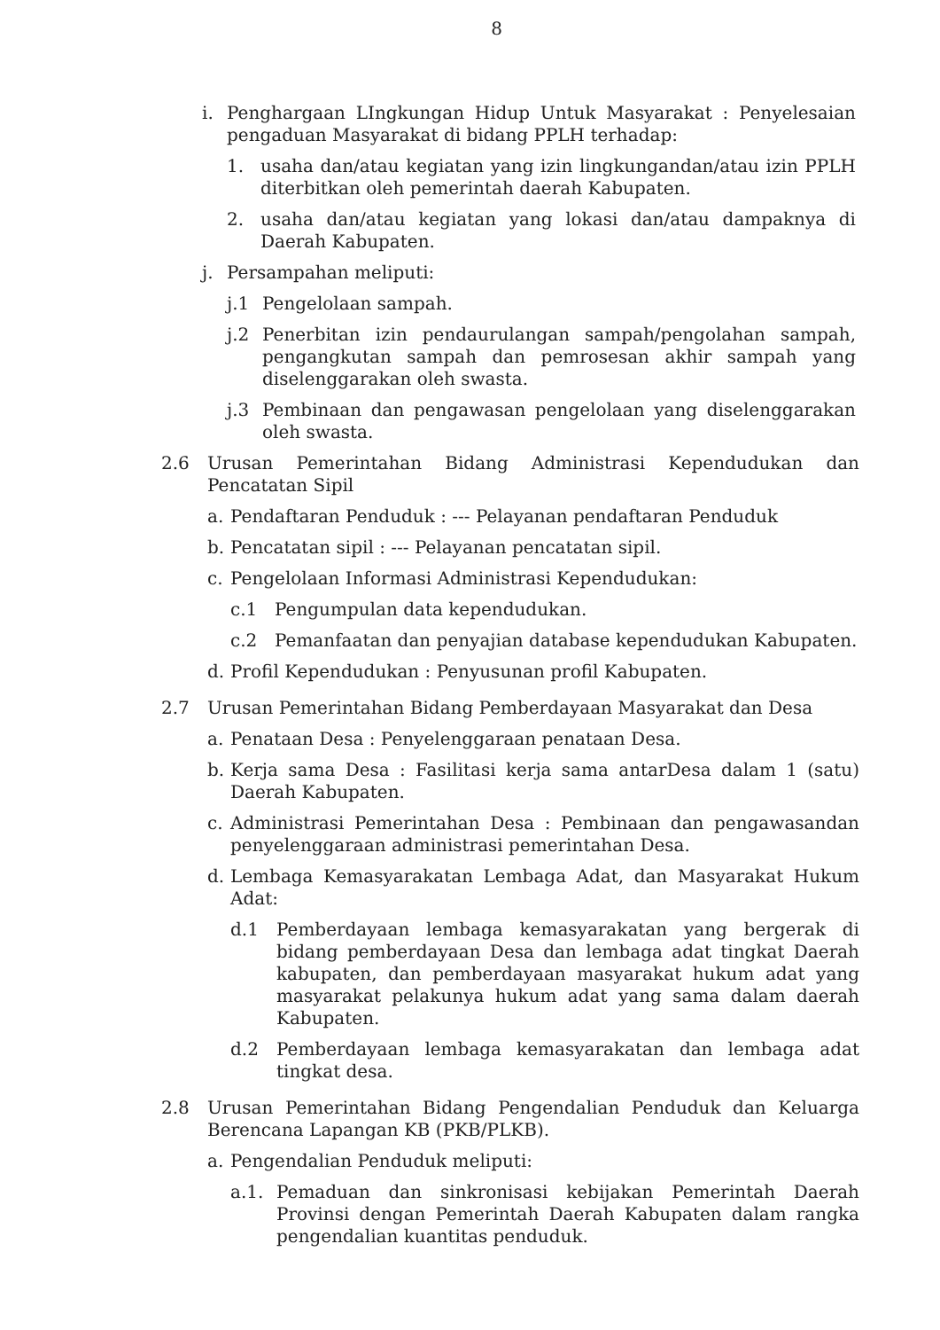8
i. Penghargaan LIngkungan Hidup Untuk Masyarakat : Penyelesaian pengaduan Masyarakat di bidang PPLH terhadap:
1. usaha dan/atau kegiatan yang izin lingkungandan/atau izin PPLH diterbitkan oleh pemerintah daerah Kabupaten.
2. usaha dan/atau kegiatan yang lokasi dan/atau dampaknya di Daerah Kabupaten.
j. Persampahan meliputi:
j.1 Pengelolaan sampah.
j.2 Penerbitan izin pendaurulangan sampah/pengolahan sampah, pengangkutan sampah dan pemrosesan akhir sampah yang diselenggarakan oleh swasta.
j.3 Pembinaan dan pengawasan pengelolaan yang diselenggarakan oleh swasta.
2.6 Urusan Pemerintahan Bidang Administrasi Kependudukan dan Pencatatan Sipil
a. Pendaftaran Penduduk : --- Pelayanan pendaftaran Penduduk
b. Pencatatan sipil : --- Pelayanan pencatatan sipil.
c. Pengelolaan Informasi Administrasi Kependudukan:
c.1 Pengumpulan data kependudukan.
c.2 Pemanfaatan dan penyajian database kependudukan Kabupaten.
d. Profil Kependudukan : Penyusunan profil Kabupaten.
2.7 Urusan Pemerintahan Bidang Pemberdayaan Masyarakat dan Desa
a. Penataan Desa : Penyelenggaraan penataan Desa.
b. Kerja sama Desa : Fasilitasi kerja sama antarDesa dalam 1 (satu) Daerah Kabupaten.
c. Administrasi Pemerintahan Desa : Pembinaan dan pengawasandan penyelenggaraan administrasi pemerintahan Desa.
d. Lembaga Kemasyarakatan Lembaga Adat, dan Masyarakat Hukum Adat:
d.1 Pemberdayaan lembaga kemasyarakatan yang bergerak di bidang pemberdayaan Desa dan lembaga adat tingkat Daerah kabupaten, dan pemberdayaan masyarakat hukum adat yang masyarakat pelakunya hukum adat yang sama dalam daerah Kabupaten.
d.2 Pemberdayaan lembaga kemasyarakatan dan lembaga adat tingkat desa.
2.8 Urusan Pemerintahan Bidang Pengendalian Penduduk dan Keluarga Berencana Lapangan KB (PKB/PLKB).
a. Pengendalian Penduduk meliputi:
a.1. Pemaduan dan sinkronisasi kebijakan Pemerintah Daerah Provinsi dengan Pemerintah Daerah Kabupaten dalam rangka pengendalian kuantitas penduduk.